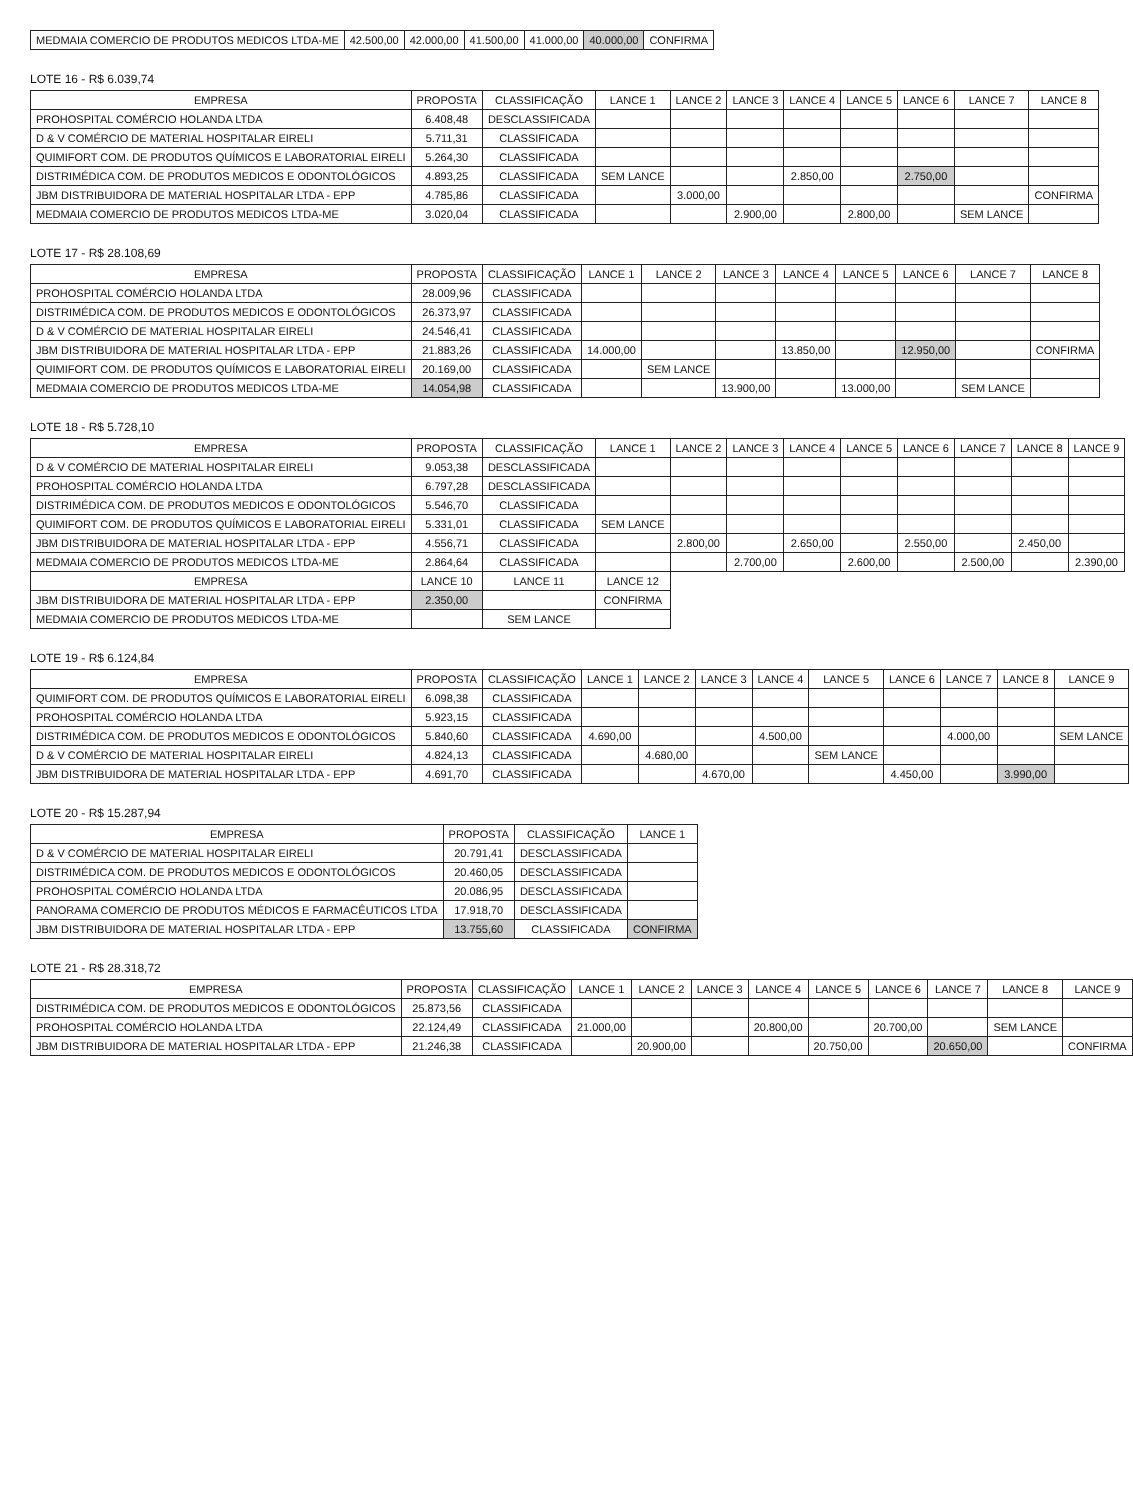| MEDMAIA COMERCIO DE PRODUTOS MEDICOS LTDA-ME | 42.500,00 | 42.000,00 | 41.500,00 | 41.000,00 | 40.000,00 | CONFIRMA |
LOTE 16 - R$ 6.039,74
| EMPRESA | PROPOSTA | CLASSIFICAÇÃO | LANCE 1 | LANCE 2 | LANCE 3 | LANCE 4 | LANCE 5 | LANCE 6 | LANCE 7 | LANCE 8 |
| --- | --- | --- | --- | --- | --- | --- | --- | --- | --- | --- |
| PROHOSPITAL COMÉRCIO HOLANDA LTDA | 6.408,48 | DESCLASSIFICADA | | | | | | | | |
| D & V COMÉRCIO DE MATERIAL HOSPITALAR EIRELI | 5.711,31 | CLASSIFICADA | | | | | | | | |
| QUIMIFORT COM. DE PRODUTOS QUÍMICOS E LABORATORIAL EIRELI | 5.264,30 | CLASSIFICADA | | | | | | | | |
| DISTRIMÉDICA COM. DE PRODUTOS MEDICOS E ODONTOLÓGICOS | 4.893,25 | CLASSIFICADA | SEM LANCE | | | 2.850,00 | | 2.750,00 | | |
| JBM DISTRIBUIDORA DE MATERIAL HOSPITALAR LTDA - EPP | 4.785,86 | CLASSIFICADA | | 3.000,00 | | | | | | CONFIRMA |
| MEDMAIA COMERCIO DE PRODUTOS MEDICOS LTDA-ME | 3.020,04 | CLASSIFICADA | | | 2.900,00 | | 2.800,00 | | SEM LANCE | |
LOTE 17 - R$ 28.108,69
| EMPRESA | PROPOSTA | CLASSIFICAÇÃO | LANCE 1 | LANCE 2 | LANCE 3 | LANCE 4 | LANCE 5 | LANCE 6 | LANCE 7 | LANCE 8 |
| --- | --- | --- | --- | --- | --- | --- | --- | --- | --- | --- |
| PROHOSPITAL COMÉRCIO HOLANDA LTDA | 28.009,96 | CLASSIFICADA | | | | | | | | |
| DISTRIMÉDICA COM. DE PRODUTOS MEDICOS E ODONTOLÓGICOS | 26.373,97 | CLASSIFICADA | | | | | | | | |
| D & V COMÉRCIO DE MATERIAL HOSPITALAR EIRELI | 24.546,41 | CLASSIFICADA | | | | | | | | |
| JBM DISTRIBUIDORA DE MATERIAL HOSPITALAR LTDA - EPP | 21.883,26 | CLASSIFICADA | 14.000,00 | | | 13.850,00 | | 12.950,00 | | CONFIRMA |
| QUIMIFORT COM. DE PRODUTOS QUÍMICOS E LABORATORIAL EIRELI | 20.169,00 | CLASSIFICADA | | SEM LANCE | | | | | | |
| MEDMAIA COMERCIO DE PRODUTOS MEDICOS LTDA-ME | 14.054,98 | CLASSIFICADA | | | 13.900,00 | | 13.000,00 | | SEM LANCE | |
LOTE 18 - R$ 5.728,10
| EMPRESA | PROPOSTA | CLASSIFICAÇÃO | LANCE 1 | LANCE 2 | LANCE 3 | LANCE 4 | LANCE 5 | LANCE 6 | LANCE 7 | LANCE 8 | LANCE 9 |
| --- | --- | --- | --- | --- | --- | --- | --- | --- | --- | --- | --- |
| D & V COMÉRCIO DE MATERIAL HOSPITALAR EIRELI | 9.053,38 | DESCLASSIFICADA | | | | | | | | | |
| PROHOSPITAL COMÉRCIO HOLANDA LTDA | 6.797,28 | DESCLASSIFICADA | | | | | | | | | |
| DISTRIMÉDICA COM. DE PRODUTOS MEDICOS E ODONTOLÓGICOS | 5.546,70 | CLASSIFICADA | | | | | | | | | |
| QUIMIFORT COM. DE PRODUTOS QUÍMICOS E LABORATORIAL EIRELI | 5.331,01 | CLASSIFICADA | SEM LANCE | | | | | | | | |
| JBM DISTRIBUIDORA DE MATERIAL HOSPITALAR LTDA - EPP | 4.556,71 | CLASSIFICADA | | 2.800,00 | | 2.650,00 | | 2.550,00 | | 2.450,00 | |
| MEDMAIA COMERCIO DE PRODUTOS MEDICOS LTDA-ME | 2.864,64 | CLASSIFICADA | | | 2.700,00 | | 2.600,00 | | 2.500,00 | | 2.390,00 |
| EMPRESA | LANCE 10 | LANCE 11 | LANCE 12 | | | | | | | | |
| JBM DISTRIBUIDORA DE MATERIAL HOSPITALAR LTDA - EPP | 2.350,00 | | CONFIRMA | | | | | | | | |
| MEDMAIA COMERCIO DE PRODUTOS MEDICOS LTDA-ME | | SEM LANCE | | | | | | | | | |
LOTE 19 - R$ 6.124,84
| EMPRESA | PROPOSTA | CLASSIFICAÇÃO | LANCE 1 | LANCE 2 | LANCE 3 | LANCE 4 | LANCE 5 | LANCE 6 | LANCE 7 | LANCE 8 | LANCE 9 |
| --- | --- | --- | --- | --- | --- | --- | --- | --- | --- | --- | --- |
| QUIMIFORT COM. DE PRODUTOS QUÍMICOS E LABORATORIAL EIRELI | 6.098,38 | CLASSIFICADA | | | | | | | | | |
| PROHOSPITAL COMÉRCIO HOLANDA LTDA | 5.923,15 | CLASSIFICADA | | | | | | | | | |
| DISTRIMÉDICA COM. DE PRODUTOS MEDICOS E ODONTOLÓGICOS | 5.840,60 | CLASSIFICADA | 4.690,00 | | | 4.500,00 | | | 4.000,00 | | SEM LANCE |
| D & V COMÉRCIO DE MATERIAL HOSPITALAR EIRELI | 4.824,13 | CLASSIFICADA | | 4.680,00 | | | SEM LANCE | | | | |
| JBM DISTRIBUIDORA DE MATERIAL HOSPITALAR LTDA - EPP | 4.691,70 | CLASSIFICADA | | | 4.670,00 | | | 4.450,00 | | 3.990,00 | |
LOTE 20 - R$ 15.287,94
| EMPRESA | PROPOSTA | CLASSIFICAÇÃO | LANCE 1 |
| --- | --- | --- | --- |
| D & V COMÉRCIO DE MATERIAL HOSPITALAR EIRELI | 20.791,41 | DESCLASSIFICADA | |
| DISTRIMÉDICA COM. DE PRODUTOS MEDICOS E ODONTOLÓGICOS | 20.460,05 | DESCLASSIFICADA | |
| PROHOSPITAL COMÉRCIO HOLANDA LTDA | 20.086,95 | DESCLASSIFICADA | |
| PANORAMA COMERCIO DE PRODUTOS MÉDICOS E FARMACÊUTICOS LTDA | 17.918,70 | DESCLASSIFICADA | |
| JBM DISTRIBUIDORA DE MATERIAL HOSPITALAR LTDA - EPP | 13.755,60 | CLASSIFICADA | CONFIRMA |
LOTE 21 - R$ 28.318,72
| EMPRESA | PROPOSTA | CLASSIFICAÇÃO | LANCE 1 | LANCE 2 | LANCE 3 | LANCE 4 | LANCE 5 | LANCE 6 | LANCE 7 | LANCE 8 | LANCE 9 |
| --- | --- | --- | --- | --- | --- | --- | --- | --- | --- | --- | --- |
| DISTRIMÉDICA COM. DE PRODUTOS MEDICOS E ODONTOLÓGICOS | 25.873,56 | CLASSIFICADA | | | | | | | | | |
| PROHOSPITAL COMÉRCIO HOLANDA LTDA | 22.124,49 | CLASSIFICADA | 21.000,00 | | | 20.800,00 | | 20.700,00 | | SEM LANCE | |
| JBM DISTRIBUIDORA DE MATERIAL HOSPITALAR LTDA - EPP | 21.246,38 | CLASSIFICADA | | 20.900,00 | | | 20.750,00 | | 20.650,00 | | CONFIRMA |